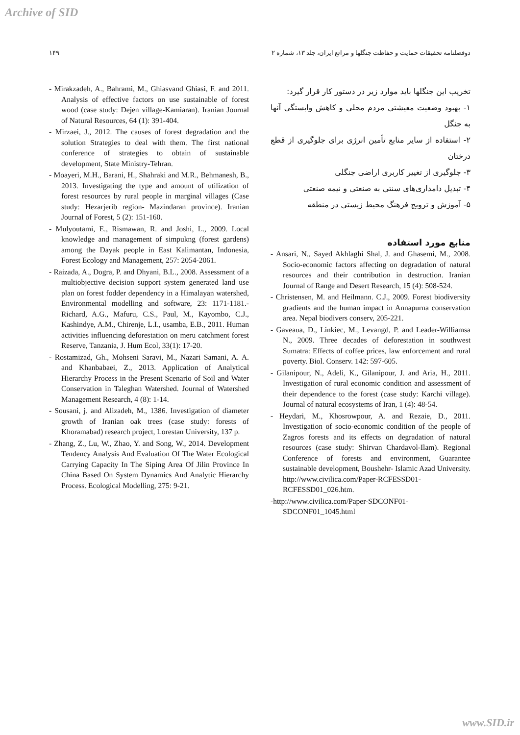Archive of SID
۱۴۹ دوفصلنامه تحقیقات حمایت و حفاظت جنگلها و مراتع ایران، جلد ۱۳، شماره ۲
تخریب این جنگلها باید موارد زیر در دستور کار قرار گیرد:
۱- بهبود وضعیت معیشتی مردم محلی و کاهش وابستگی آنها به جنگل
۲- استفاده از سایر منابع تأمین انرژی برای جلوگیری از قطع درختان
۳- جلوگیری از تغییر کاربری اراضی جنگلی
۴- تبدیل دامداری‌های سنتی به صنعتی و نیمه صنعتی
۵- آموزش و ترویج فرهنگ محیط زیستی در منطقه
منابع مورد استفاده
- Ansari, N., Sayed Akhlaghi Shal, J. and Ghasemi, M., 2008. Socio-economic factors affecting on degradation of natural resources and their contribution in destruction. Iranian Journal of Range and Desert Research, 15 (4): 508-524.
- Christensen, M. and Heilmann. C.J., 2009. Forest biodiversity gradients and the human impact in Annapurna conservation area. Nepal biodivers conserv, 205-221.
- Gaveaua, D., Linkiec, M., Levangd, P. and Leader-Williamsa N., 2009. Three decades of deforestation in southwest Sumatra: Effects of coffee prices, law enforcement and rural poverty. Biol. Conserv. 142: 597-605.
- Gilanipour, N., Adeli, K., Gilanipour, J. and Aria, H., 2011. Investigation of rural economic condition and assessment of their dependence to the forest (case study: Karchi village). Journal of natural ecosystems of Iran, 1 (4): 48-54.
- Heydari, M., Khosrowpour, A. and Rezaie, D., 2011. Investigation of socio-economic condition of the people of Zagros forests and its effects on degradation of natural resources (case study: Shirvan Chardavol-Ilam). Regional Conference of forests and environment, Guarantee sustainable development, Boushehr- Islamic Azad University. http://www.civilica.com/Paper-RCFESSD01-RCFESSD01_026.htm.
-http://www.civilica.com/Paper-SDCONF01-SDCONF01_1045.html
- Mirakzadeh, A., Bahrami, M., Ghiasvand Ghiasi, F. and 2011. Analysis of effective factors on use sustainable of forest wood (case study: Dejen village-Kamiaran). Iranian Journal of Natural Resources, 64 (1): 391-404.
- Mirzaei, J., 2012. The causes of forest degradation and the solution Strategies to deal with them. The first national conference of strategies to obtain of sustainable development, State Ministry-Tehran.
- Moayeri, M.H., Barani, H., Shahraki and M.R., Behmanesh, B., 2013. Investigating the type and amount of utilization of forest resources by rural people in marginal villages (Case study: Hezarjerib region- Mazindaran province). Iranian Journal of Forest, 5 (2): 151-160.
- Mulyoutami, E., Rismawan, R. and Joshi, L., 2009. Local knowledge and management of simpukng (forest gardens) among the Dayak people in East Kalimantan, Indonesia, Forest Ecology and Management, 257: 2054-2061.
- Raizada, A., Dogra, P. and Dhyani, B.L., 2008. Assessment of a multiobjective decision support system generated land use plan on forest fodder dependency in a Himalayan watershed, Environmental modelling and software, 23: 1171-1181.- Richard, A.G., Mafuru, C.S., Paul, M., Kayombo, C.J., Kashindye, A.M., Chirenje, L.I., usamba, E.B., 2011. Human activities influencing deforestation on meru catchment forest Reserve, Tanzania, J. Hum Ecol, 33(1): 17-20.
- Rostamizad, Gh., Mohseni Saravi, M., Nazari Samani, A. A. and Khanbabaei, Z., 2013. Application of Analytical Hierarchy Process in the Present Scenario of Soil and Water Conservation in Taleghan Watershed. Journal of Watershed Management Research, 4 (8): 1-14.
- Sousani, j. and Alizadeh, M., 1386. Investigation of diameter growth of Iranian oak trees (case study: forests of Khoramabad) research project, Lorestan University, 137 p.
- Zhang, Z., Lu, W., Zhao, Y. and Song, W., 2014. Development Tendency Analysis And Evaluation Of The Water Ecological Carrying Capacity In The Siping Area Of Jilin Province In China Based On System Dynamics And Analytic Hierarchy Process. Ecological Modelling, 275: 9-21.
www.SID.ir